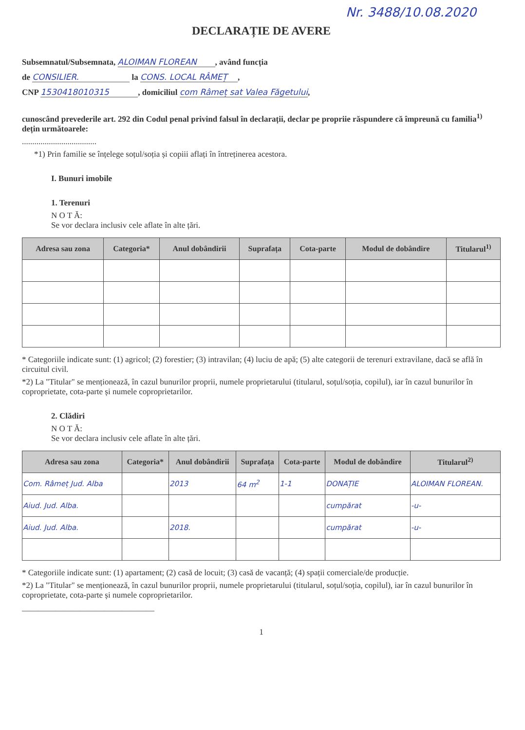Nr. 3488/10.08.2020
DECLARAȚIE DE AVERE
Subsemnatul/Subsemnata, ALOIMAN FLOREAN, având funcția
de CONSILIER. la CONS. LOCAL RÂMEȚ,
CNP 1530418010315, domiciliul com Râmeț sat Valea Făgetului,
cunoscând prevederile art. 292 din Codul penal privind falsul în declarații, declar pe propriie răspundere că împreună cu familia<sup>1)</sup> dețin următoarele:
....................................
*1) Prin familie se înțelege soțul/soția și copiii aflați în întreținerea acestora.
I. Bunuri imobile
1. Terenuri
N O T Ă:
Se vor declara inclusiv cele aflate în alte țări.
| Adresa sau zona | Categoria* | Anul dobândirii | Suprafața | Cota-parte | Modul de dobândire | Titularul<sup>1)</sup> |
| --- | --- | --- | --- | --- | --- | --- |
* Categoriile indicate sunt: (1) agricol; (2) forestier; (3) intravilan; (4) luciu de apă; (5) alte categorii de terenuri extravilane, dacă se află în circuitul civil.
*2) La "Titular" se menționează, în cazul bunurilor proprii, numele proprietarului (titularul, soțul/soția, copilul), iar în cazul bunurilor în coproprietate, cota-parte și numele coproprietarilor.
2. Clădiri
N O T Ă:
Se vor declara inclusiv cele aflate în alte țări.
| Adresa sau zona | Categoria* | Anul dobândirii | Suprafața | Cota-parte | Modul de dobândire | Titularul<sup>2)</sup> |
| --- | --- | --- | --- | --- | --- | --- |
| Com. Râmeț Jud. Alba | | 2013 | 64 m<sup>2</sup> | 1-1 | DONAȚIE | ALOIMAN FLOREAN. |
| Aiud. Jud. Alba. | | | | | cumpărat | -u- |
| Aiud. Jud. Alba. | | 2018. | | | cumpărat | -u- |
* Categoriile indicate sunt: (1) apartament; (2) casă de locuit; (3) casă de vacanță; (4) spații comerciale/de producție.
*2) La "Titular" se menționează, în cazul bunurilor proprii, numele proprietarului (titularul, soțul/soția, copilul), iar în cazul bunurilor în coproprietate, cota-parte și numele coproprietarilor.
________________________________
1